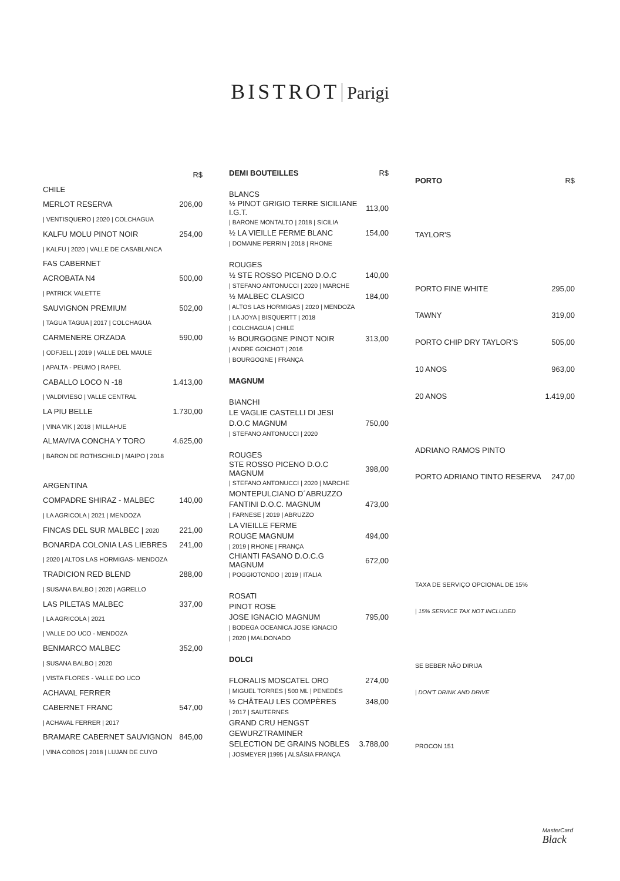BISTROT Parigi
| | R$ |
| CHILE | |
| MERLOT RESERVA | 206,00 |
| / VENTISQUERO / 2020 / COLCHAGUA | |
| KALFU MOLU PINOT NOIR | 254,00 |
| / KALFU / 2020 / VALLE DE CASABLANCA | |
| FAS CABERNET | |
| ACROBATA N4 | 500,00 |
| / PATRICK VALETTE | |
| SAUVIGNON PREMIUM | 502,00 |
| / TAGUA TAGUA / 2017 / COLCHAGUA | |
| CARMENERE ORZADA | 590,00 |
| / ODFJELL / 2019 / VALLE DEL MAULE | |
| / APALTA - PEUMO / RAPEL | |
| CABALLO LOCO N -18 | 1.413,00 |
| / VALDIVIESO / VALLE CENTRAL | |
| LA PIU BELLE | 1.730,00 |
| / VINA VIK / 2018 / MILLAHUE | |
| ALMAVIVA CONCHA Y TORO | 4.625,00 |
| / BARON DE ROTHSCHILD / MAIPO / 2018 | |
| ARGENTINA | |
| COMPADRE SHIRAZ - MALBEC | 140,00 |
| / LA AGRICOLA / 2021 / MENDOZA | |
| FINCAS DEL SUR MALBEC / 2020 | 221,00 |
| BONARDA COLONIA LAS LIEBRES | 241,00 |
| / 2020 / ALTOS LAS HORMIGAS- MENDOZA | |
| TRADICION RED BLEND | 288,00 |
| / SUSANA BALBO / 2020 / AGRELLO | |
| LAS PILETAS MALBEC | 337,00 |
| / LA AGRICOLA / 2021 | |
| / VALLE DO UCO - MENDOZA | |
| BENMARCO MALBEC | 352,00 |
| / SUSANA BALBO / 2020 | |
| / VISTA FLORES - VALLE DO UCO | |
| ACHAVAL FERRER | |
| CABERNET FRANC | 547,00 |
| / ACHAVAL FERRER / 2017 | |
| BRAMARE CABERNET SAUVIGNON | 845,00 |
| / VINA COBOS / 2018 / LUJAN DE CUYO | |
| DEMI BOUTEILLES | R$ |
| BLANCS | |
| ½ PINOT GRIGIO TERRE SICILIANE I.G.T. | 113,00 |
| / BARONE MONTALTO / 2018 / SICILIA | |
| ½ LA VIEILLE FERME BLANC | 154,00 |
| / DOMAINE PERRIN / 2018 / RHONE | |
| ROUGES | |
| ½ STE ROSSO PICENO D.O.C | 140,00 |
| / STEFANO ANTONUCCI / 2020 / MARCHE | |
| ½ MALBEC CLASICO | 184,00 |
| / ALTOS LAS HORMIGAS / 2020 / MENDOZA | |
| / LA JOYA / BISQUERTT / 2018 | |
| / COLCHAGUA / CHILE | |
| ½ BOURGOGNE PINOT NOIR | 313,00 |
| / ANDRE GOICHOT / 2016 | |
| / BOURGOGNE / FRANÇA | |
| MAGNUM | |
| BIANCHI | |
| LE VAGLIE CASTELLI DI JESI | |
| D.O.C MAGNUM | 750,00 |
| / STEFANO ANTONUCCI / 2020 | |
| ROUGES | |
| STE ROSSO PICENO D.O.C MAGNUM | 398,00 |
| / STEFANO ANTONUCCI / 2020 / MARCHE | |
| MONTEPULCIANO D´ABRUZZO | |
| FANTINI D.O.C. MAGNUM | 473,00 |
| / FARNESE / 2019 / ABRUZZO | |
| LA VIEILLE FERME | |
| ROUGE MAGNUM | 494,00 |
| / 2019 / RHONE / FRANÇA | |
| CHIANTI FASANO D.O.C.G MAGNUM | 672,00 |
| / POGGIOTONDO / 2019 / ITALIA | |
| ROSATI | |
| PINOT ROSE | |
| JOSE IGNACIO MAGNUM | 795,00 |
| / BODEGA OCEANICA JOSE IGNACIO | |
| / 2020 / MALDONADO | |
| DOLCI | |
| FLORALIS MOSCATEL ORO | 274,00 |
| / MIGUEL TORRES / 500 ML / PENEDÈS | |
| ½ CHÂTEAU LES COMPÈRES | 348,00 |
| / 2017 / SAUTERNES | |
| GRAND CRU HENGST | |
| GEWURZTRAMINER | |
| SELECTION DE GRAINS NOBLES | 3.788,00 |
| / JOSMEYER /1995 / ALSÁSIA FRANÇA | |
| PORTO | R$ |
| TAYLOR'S | |
| PORTO FINE WHITE | 295,00 |
| TAWNY | 319,00 |
| PORTO CHIP DRY TAYLOR'S | 505,00 |
| 10 ANOS | 963,00 |
| 20 ANOS | 1.419,00 |
| ADRIANO RAMOS PINTO | |
| PORTO ADRIANO TINTO RESERVA | 247,00 |
| TAXA DE SERVIÇO OPCIONAL DE 15% | |
| / 15% SERVICE TAX NOT INCLUDED | |
| SE BEBER NÃO DIRIJA | |
| / DON'T DRINK AND DRIVE | |
| PROCON 151 | |
MasterCard
Black